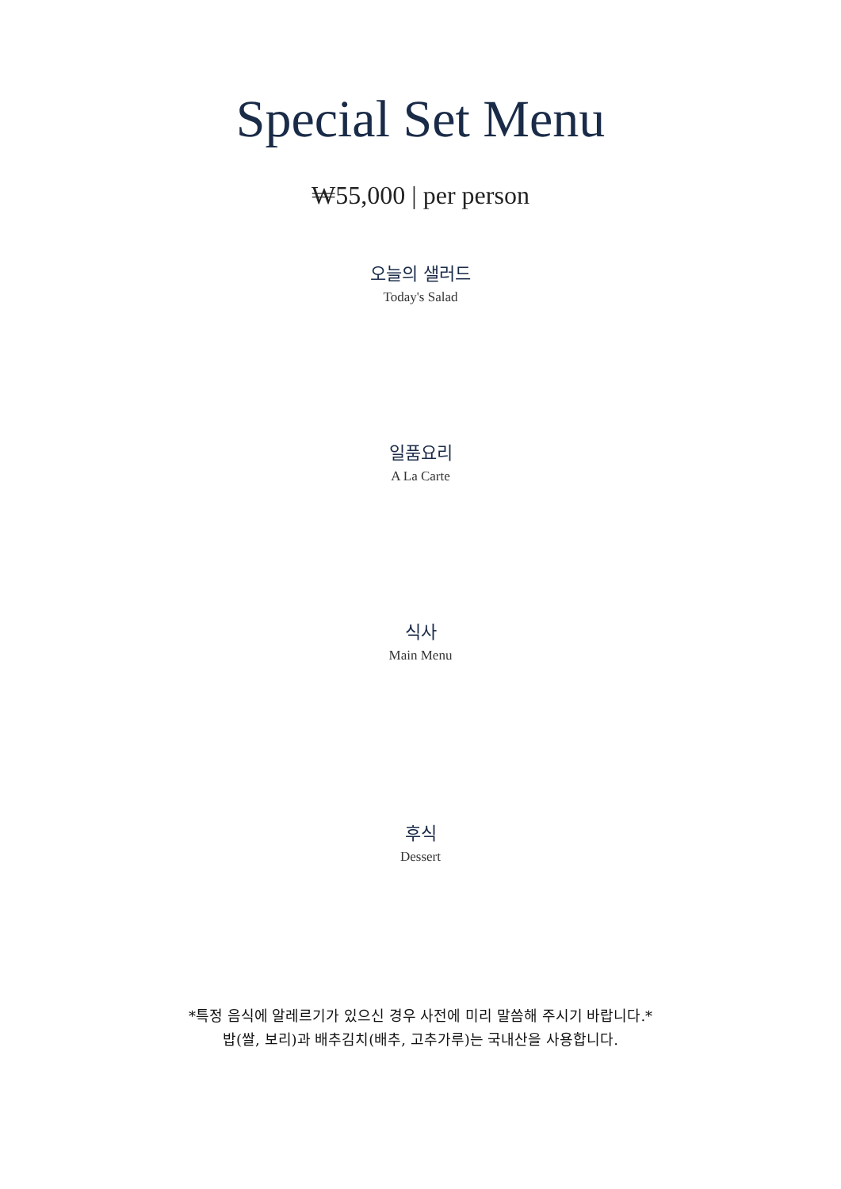Special Set Menu
₩55,000 | per person
오늘의 샐러드
Today's Salad
일품요리
A La Carte
식사
Main Menu
후식
Dessert
*특정 음식에 알레르기가 있으신 경우 사전에 미리 말씀해 주시기 바랍니다.*
밥(쌀, 보리)과 배추김치(배추, 고추가루)는 국내산을 사용합니다.